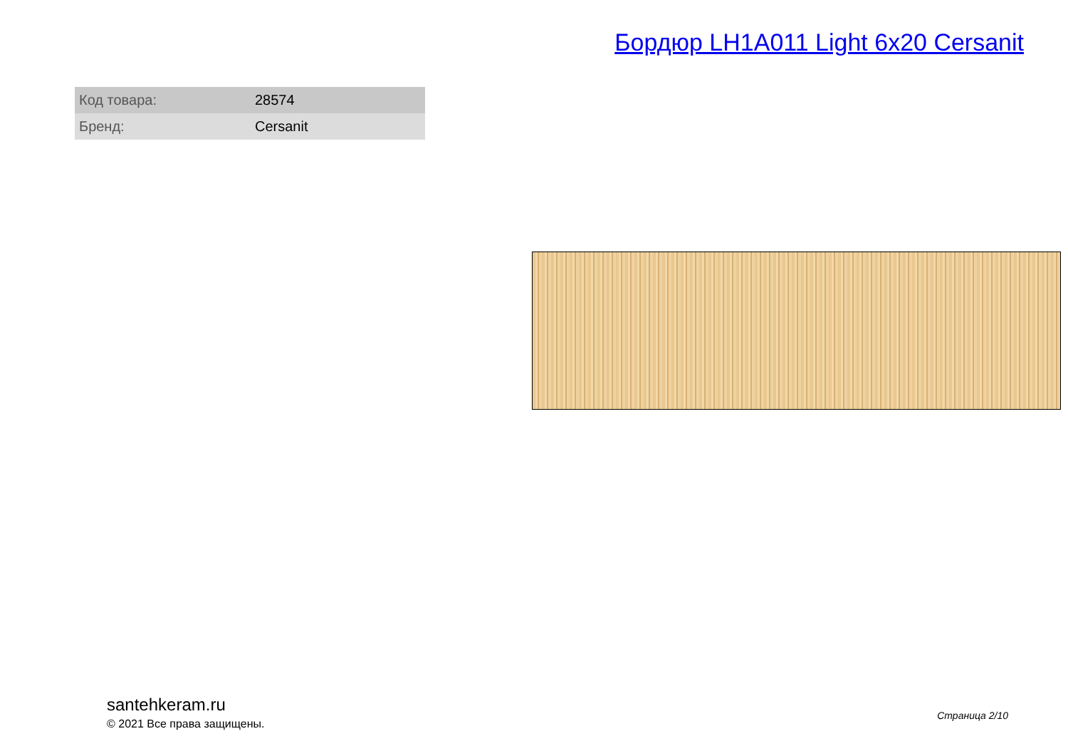Бордюр LH1A011 Light 6x20 Cersanit
| Код товара: | 28574 |
| Бренд: | Cersanit |
santehkeram.ru
© 2021 Все права защищены.
Страница 2/10